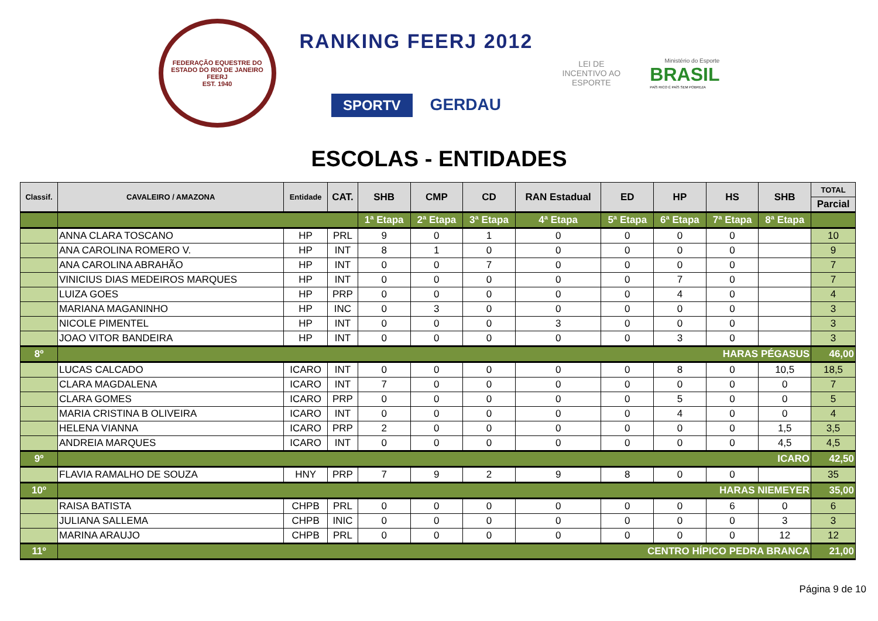FEDERAÇÃO EQUESTRE DO ESTADO DO RIO DE JANEIRO
FEERJ
EST. 1940
RANKING FEERJ 2012
SPORTV GERDAU
LEI DE INCENTIVO AO ESPORTE
Ministério do Esporte
BRASIL
PAÍS RICO É PAÍS SEM POBREZA
ESCOLAS - ENTIDADES
| Classif. | CAVALEIRO / AMAZONA | Entidade | CAT. | SHB | CMP | CD | RAN Estadual | ED | HP | HS | SHB | TOTAL |
| --- | --- | --- | --- | --- | --- | --- | --- | --- | --- | --- | --- | --- |
| | | | | | | | | | | | | Parcial |
| | | | | 1ª Etapa | 2ª Etapa | 3ª Etapa | 4ª Etapa | 5ª Etapa | 6ª Etapa | 7ª Etapa | 8ª Etapa | |
| | ANNA CLARA TOSCANO | HP | PRL | 9 | 0 | 1 | 0 | 0 | 0 | 0 | | 10 |
| | ANA CAROLINA ROMERO V. | HP | INT | 8 | 1 | 0 | 0 | 0 | 0 | 0 | | 9 |
| | ANA CAROLINA ABRAHÃO | HP | INT | 0 | 0 | 7 | 0 | 0 | 0 | 0 | | 7 |
| | VINICIUS DIAS MEDEIROS MARQUES | HP | INT | 0 | 0 | 0 | 0 | 0 | 7 | 0 | | 7 |
| | LUIZA GOES | HP | PRP | 0 | 0 | 0 | 0 | 0 | 4 | 0 | | 4 |
| | MARIANA MAGANINHO | HP | INC | 0 | 3 | 0 | 0 | 0 | 0 | 0 | | 3 |
| | NICOLE PIMENTEL | HP | INT | 0 | 0 | 0 | 3 | 0 | 0 | 0 | | 3 |
| | JOAO VITOR BANDEIRA | HP | INT | 0 | 0 | 0 | 0 | 0 | 3 | 0 | | 3 |
| 8º | HARAS PÉGASUS | | | | | | | | | | | 46,00 |
| | LUCAS CALCADO | ICARO | INT | 0 | 0 | 0 | 0 | 0 | 8 | 0 | 10,5 | 18,5 |
| | CLARA MAGDALENA | ICARO | INT | 7 | 0 | 0 | 0 | 0 | 0 | 0 | 0 | 7 |
| | CLARA GOMES | ICARO | PRP | 0 | 0 | 0 | 0 | 0 | 5 | 0 | 0 | 5 |
| | MARIA CRISTINA B OLIVEIRA | ICARO | INT | 0 | 0 | 0 | 0 | 0 | 4 | 0 | 0 | 4 |
| | HELENA VIANNA | ICARO | PRP | 2 | 0 | 0 | 0 | 0 | 0 | 0 | 1,5 | 3,5 |
| | ANDREIA MARQUES | ICARO | INT | 0 | 0 | 0 | 0 | 0 | 0 | 0 | 4,5 | 4,5 |
| 9º | ICARO | | | | | | | | | | | 42,50 |
| | FLAVIA RAMALHO DE SOUZA | HNY | PRP | 7 | 9 | 2 | 9 | 8 | 0 | 0 | | 35 |
| 10º | HARAS NIEMEYER | | | | | | | | | | | 35,00 |
| | RAISA BATISTA | CHPB | PRL | 0 | 0 | 0 | 0 | 0 | 0 | 6 | 0 | 6 |
| | JULIANA SALLEMA | CHPB | INIC | 0 | 0 | 0 | 0 | 0 | 0 | 0 | 3 | 3 |
| | MARINA ARAUJO | CHPB | PRL | 0 | 0 | 0 | 0 | 0 | 0 | 0 | 12 | 12 |
| 11º | CENTRO HÍPICO PEDRA BRANCA | | | | | | | | | | | 21,00 |
Página 9 de 10